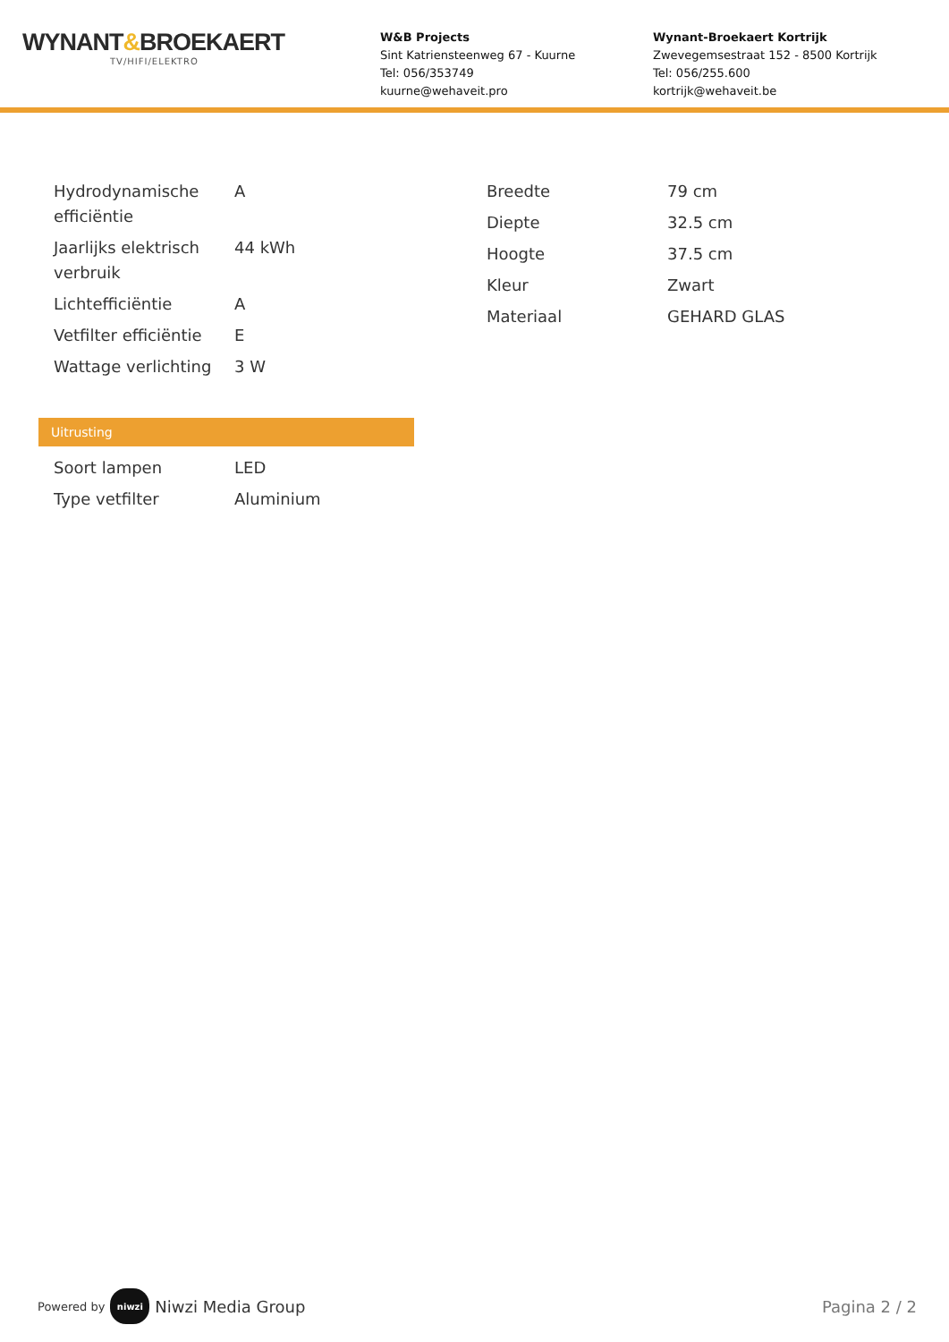WYNANT&BROEKAERT
TV/HIFI/ELEKTRO
W&B Projects
Sint Katriensteenweg 67 - Kuurne
Tel: 056/353749
kuurne@wehaveit.pro
Wynant-Broekaert Kortrijk
Zwevegemsestraat 152 - 8500 Kortrijk
Tel: 056/255.600
kortrijk@wehaveit.be
| Hydrodynamische efficiëntie | A |
| Jaarlijks elektrisch verbruik | 44 kWh |
| Lichtefficiëntie | A |
| Vetfilter efficiëntie | E |
| Wattage verlichting | 3 W |
Uitrusting
| Soort lampen | LED |
| Type vetfilter | Aluminium |
| Breedte | 79 cm |
| Diepte | 32.5 cm |
| Hoogte | 37.5 cm |
| Kleur | Zwart |
| Materiaal | GEHARD GLAS |
Powered by niwzi Niwzi Media Group
Pagina 2 / 2